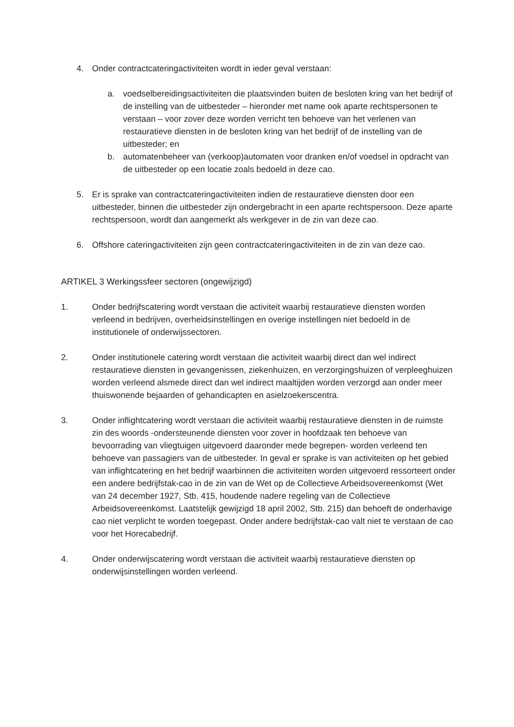4. Onder contractcateringactiviteiten wordt in ieder geval verstaan:
a. voedselbereidingsactiviteiten die plaatsvinden buiten de besloten kring van het bedrijf of de instelling van de uitbesteder – hieronder met name ook aparte rechtspersonen te verstaan – voor zover deze worden verricht ten behoeve van het verlenen van restauratieve diensten in de besloten kring van het bedrijf of de instelling van de uitbesteder; en
b. automatenbeheer van (verkoop)automaten voor dranken en/of voedsel in opdracht van de uitbesteder op een locatie zoals bedoeld in deze cao.
5. Er is sprake van contractcateringactiviteiten indien de restauratieve diensten door een uitbesteder, binnen die uitbesteder zijn ondergebracht in een aparte rechtspersoon. Deze aparte rechtspersoon, wordt dan aangemerkt als werkgever in de zin van deze cao.
6. Offshore cateringactiviteiten zijn geen contractcateringactiviteiten in de zin van deze cao.
ARTIKEL 3 Werkingssfeer sectoren (ongewijzigd)
1. Onder bedrijfscatering wordt verstaan die activiteit waarbij restauratieve diensten worden verleend in bedrijven, overheidsinstellingen en overige instellingen niet bedoeld in de institutionele of onderwijssectoren.
2. Onder institutionele catering wordt verstaan die activiteit waarbij direct dan wel indirect restauratieve diensten in gevangenissen, ziekenhuizen, en verzorgingshuizen of verpleeghuizen worden verleend alsmede direct dan wel indirect maaltijden worden verzorgd aan onder meer thuiswonende bejaarden of gehandicapten en asielzoekerscentra.
3. Onder inflightcatering wordt verstaan die activiteit waarbij restauratieve diensten in de ruimste zin des woords -ondersteunende diensten voor zover in hoofdzaak ten behoeve van bevoorrading van vliegtuigen uitgevoerd daaronder mede begrepen- worden verleend ten behoeve van passagiers van de uitbesteder. In geval er sprake is van activiteiten op het gebied van inflightcatering en het bedrijf waarbinnen die activiteiten worden uitgevoerd ressorteert onder een andere bedrijfstak-cao in de zin van de Wet op de Collectieve Arbeidsovereenkomst (Wet van 24 december 1927, Stb. 415, houdende nadere regeling van de Collectieve Arbeidsovereenkomst. Laatstelijk gewijzigd 18 april 2002, Stb. 215) dan behoeft de onderhavige cao niet verplicht te worden toegepast. Onder andere bedrijfstak-cao valt niet te verstaan de cao voor het Horecabedrijf.
4. Onder onderwijscatering wordt verstaan die activiteit waarbij restauratieve diensten op onderwijsinstellingen worden verleend.